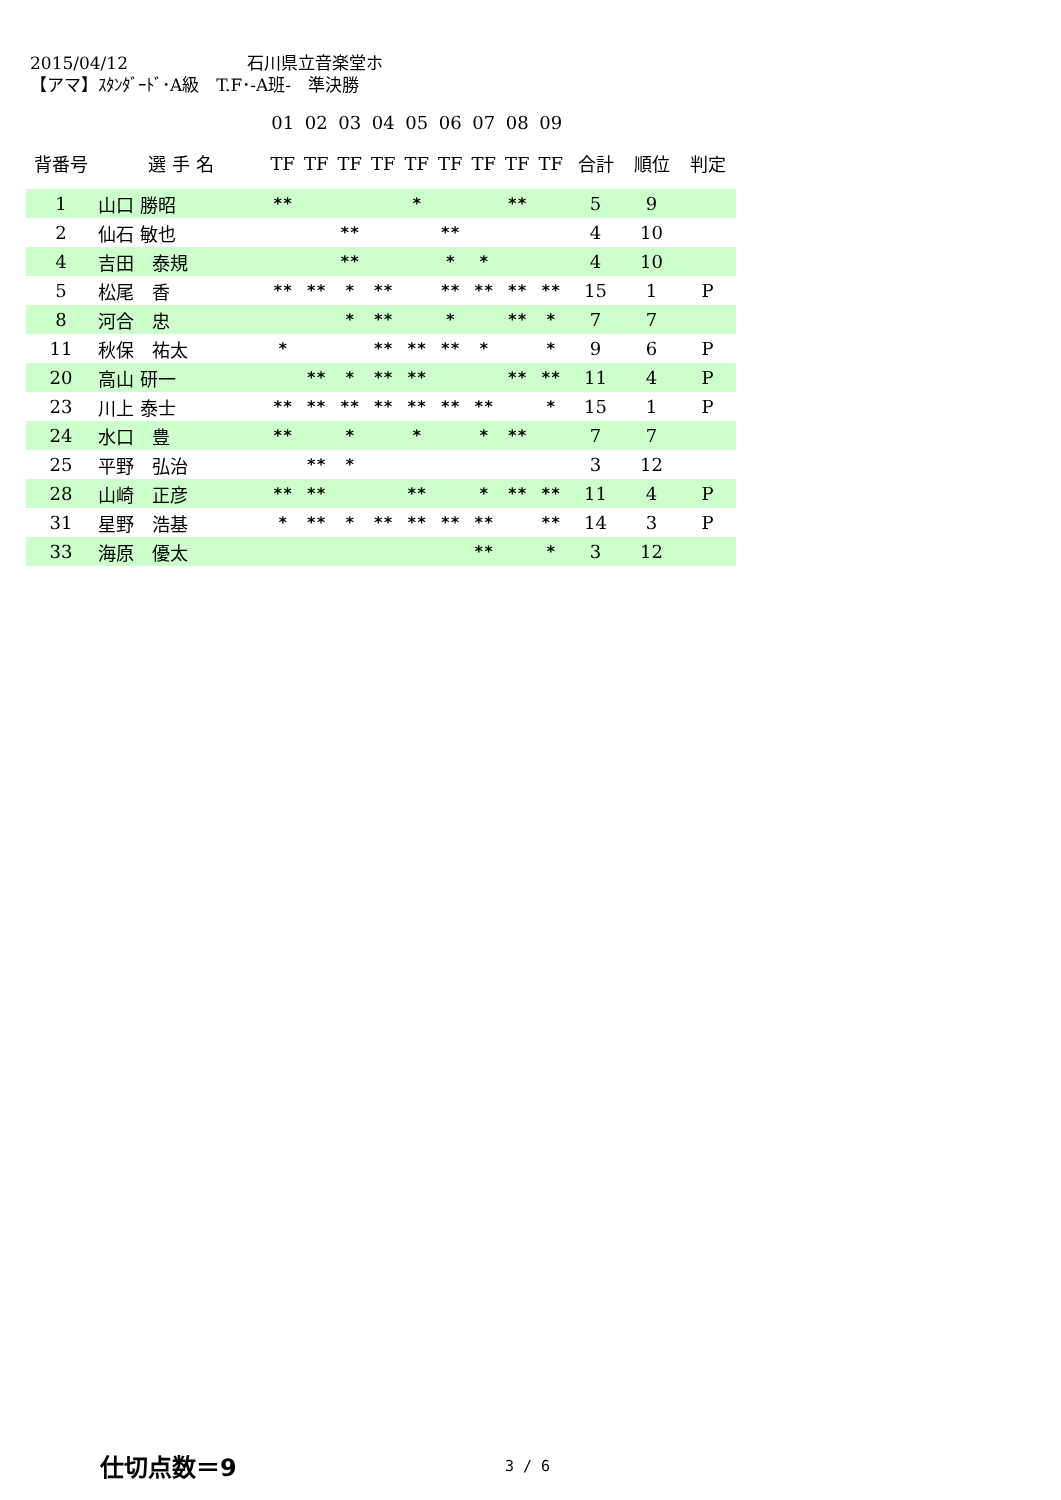2015/04/12　　　　　　　石川県立音楽堂ホ
【アマ】ｽﾀﾝﾀﾞｰﾄﾞ･A級　T.F･-A班-　準決勝
| | | 01 | 02 | 03 | 04 | 05 | 06 | 07 | 08 | 09 | | | |
| 背番号 | 選 手 名 | TF | TF | TF | TF | TF | TF | TF | TF | TF | 合計 | 順位 | 判定 |
| 1 | 山口 勝昭 | ** | | | | * | | | ** | | 5 | 9 | |
| 2 | 仙石 敏也 | | | ** | | | ** | | | | 4 | 10 | |
| 4 | 吉田 泰規 | | | ** | | | * | * | | | 4 | 10 | |
| 5 | 松尾 香 | ** | ** | * | ** | | ** | ** | ** | ** | 15 | 1 | P |
| 8 | 河合 忠 | | | * | ** | | * | | ** | * | 7 | 7 | |
| 11 | 秋保 祐太 | * | | | ** | ** | ** | * | | * | 9 | 6 | P |
| 20 | 高山 研一 | | ** | * | ** | ** | | | ** | ** | 11 | 4 | P |
| 23 | 川上 泰士 | ** | ** | ** | ** | ** | ** | ** | | * | 15 | 1 | P |
| 24 | 水口 豊 | ** | | * | | * | | * | ** | | 7 | 7 | |
| 25 | 平野 弘治 | | ** | * | | | | | | | 3 | 12 | |
| 28 | 山崎 正彦 | ** | ** | | | ** | | * | ** | ** | 11 | 4 | P |
| 31 | 星野 浩基 | * | ** | * | ** | ** | ** | ** | | ** | 14 | 3 | P |
| 33 | 海原 優太 | | | | | | | ** | | * | 3 | 12 | |
仕切点数＝9 3 / 6